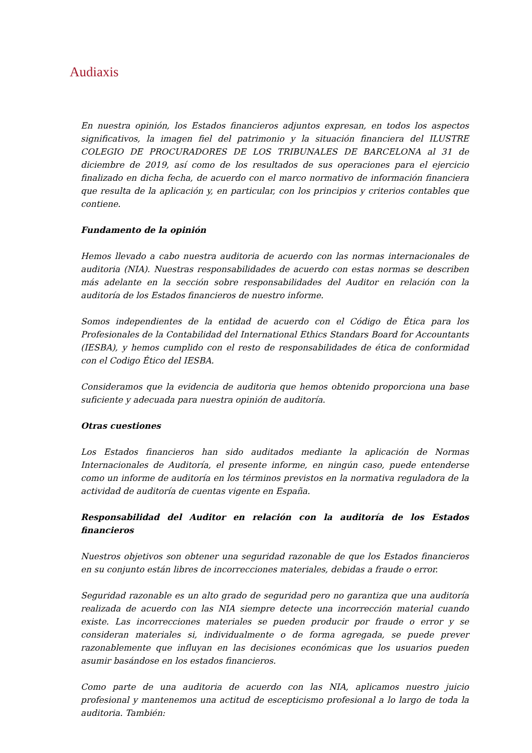Audiaxis
En nuestra opinión, los Estados financieros adjuntos expresan, en todos los aspectos significativos, la imagen fiel del patrimonio y la situación financiera del ILUSTRE COLEGIO DE PROCURADORES DE LOS TRIBUNALES DE BARCELONA al 31 de diciembre de 2019, así como de los resultados de sus operaciones para el ejercicio finalizado en dicha fecha, de acuerdo con el marco normativo de información financiera que resulta de la aplicación y, en particular, con los principios y criterios contables que contiene.
Fundamento de la opinión
Hemos llevado a cabo nuestra auditoria de acuerdo con las normas internacionales de auditoria (NIA). Nuestras responsabilidades de acuerdo con estas normas se describen más adelante en la sección sobre responsabilidades del Auditor en relación con la auditoría de los Estados financieros de nuestro informe.
Somos independientes de la entidad de acuerdo con el Código de Ética para los Profesionales de la Contabilidad del International Ethics Standars Board for Accountants (IESBA), y hemos cumplido con el resto de responsabilidades de ética de conformidad con el Codigo Ético del IESBA.
Consideramos que la evidencia de auditoria que hemos obtenido proporciona una base suficiente y adecuada para nuestra opinión de auditoría.
Otras cuestiones
Los Estados financieros han sido auditados mediante la aplicación de Normas Internacionales de Auditoría, el presente informe, en ningún caso, puede entenderse como un informe de auditoría en los términos previstos en la normativa reguladora de la actividad de auditoría de cuentas vigente en España.
Responsabilidad del Auditor en relación con la auditoría de los Estados financieros
Nuestros objetivos son obtener una seguridad razonable de que los Estados financieros en su conjunto están libres de incorrecciones materiales, debidas a fraude o error.
Seguridad razonable es un alto grado de seguridad pero no garantiza que una auditoría realizada de acuerdo con las NIA siempre detecte una incorrección material cuando existe. Las incorrecciones materiales se pueden producir por fraude o error y se consideran materiales si, individualmente o de forma agregada, se puede prever razonablemente que influyan en las decisiones económicas que los usuarios pueden asumir basándose en los estados financieros.
Como parte de una auditoria de acuerdo con las NIA, aplicamos nuestro juicio profesional y mantenemos una actitud de escepticismo profesional a lo largo de toda la auditoria. También: